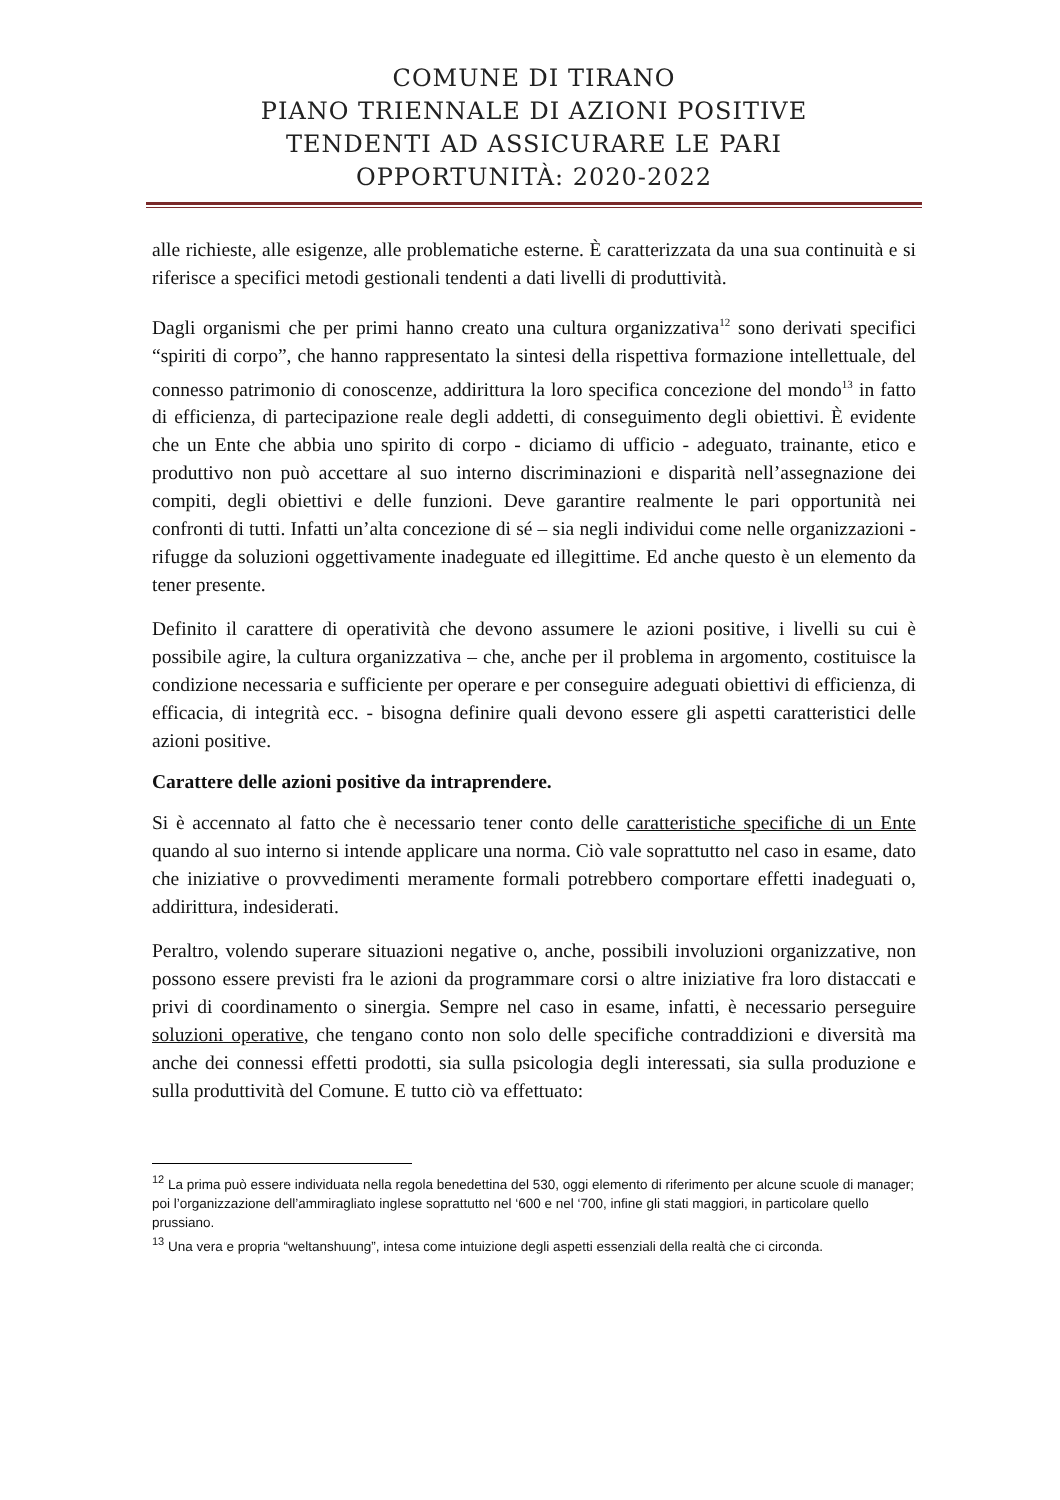COMUNE DI TIRANO
PIANO TRIENNALE DI AZIONI POSITIVE
TENDENTI AD ASSICURARE LE PARI
OPPORTUNITÀ: 2020-2022
alle richieste, alle esigenze, alle problematiche esterne. È caratterizzata da una sua continuità e si riferisce a specifici metodi gestionali tendenti a dati livelli di produttività.
Dagli organismi che per primi hanno creato una cultura organizzativa<sup>12</sup> sono derivati specifici “spiriti di corpo”, che hanno rappresentato la sintesi della rispettiva formazione intellettuale, del connesso patrimonio di conoscenze, addirittura la loro specifica concezione del mondo<sup>13</sup> in fatto di efficienza, di partecipazione reale degli addetti, di conseguimento degli obiettivi. È evidente che un Ente che abbia uno spirito di corpo - diciamo di ufficio - adeguato, trainante, etico e produttivo non può accettare al suo interno discriminazioni e disparità nell’assegnazione dei compiti, degli obiettivi e delle funzioni. Deve garantire realmente le pari opportunità nei confronti di tutti. Infatti un’alta concezione di sé – sia negli individui come nelle organizzazioni - rifugge da soluzioni oggettivamente inadeguate ed illegittime. Ed anche questo è un elemento da tener presente.
Definito il carattere di operatività che devono assumere le azioni positive, i livelli su cui è possibile agire, la cultura organizzativa – che, anche per il problema in argomento, costituisce la condizione necessaria e sufficiente per operare e per conseguire adeguati obiettivi di efficienza, di efficacia, di integrità ecc. - bisogna definire quali devono essere gli aspetti caratteristici delle azioni positive.
Carattere delle azioni positive da intraprendere.
Si è accennato al fatto che è necessario tener conto delle caratteristiche specifiche di un Ente quando al suo interno si intende applicare una norma. Ciò vale soprattutto nel caso in esame, dato che iniziative o provvedimenti meramente formali potrebbero comportare effetti inadeguati o, addirittura, indesiderati.
Peraltro, volendo superare situazioni negative o, anche, possibili involuzioni organizzative, non possono essere previsti fra le azioni da programmare corsi o altre iniziative fra loro distaccati e privi di coordinamento o sinergia. Sempre nel caso in esame, infatti, è necessario perseguire soluzioni operative, che tengano conto non solo delle specifiche contraddizioni e diversità ma anche dei connessi effetti prodotti, sia sulla psicologia degli interessati, sia sulla produzione e sulla produttività del Comune. E tutto ciò va effettuato:
<sup>12</sup> La prima può essere individuata nella regola benedettina del 530, oggi elemento di riferimento per alcune scuole di manager; poi l’organizzazione dell’ammiragliato inglese soprattutto nel ‘600 e nel ‘700, infine gli stati maggiori, in particolare quello prussiano.
<sup>13</sup> Una vera e propria “weltanshuung”, intesa come intuizione degli aspetti essenziali della realtà che ci circonda.